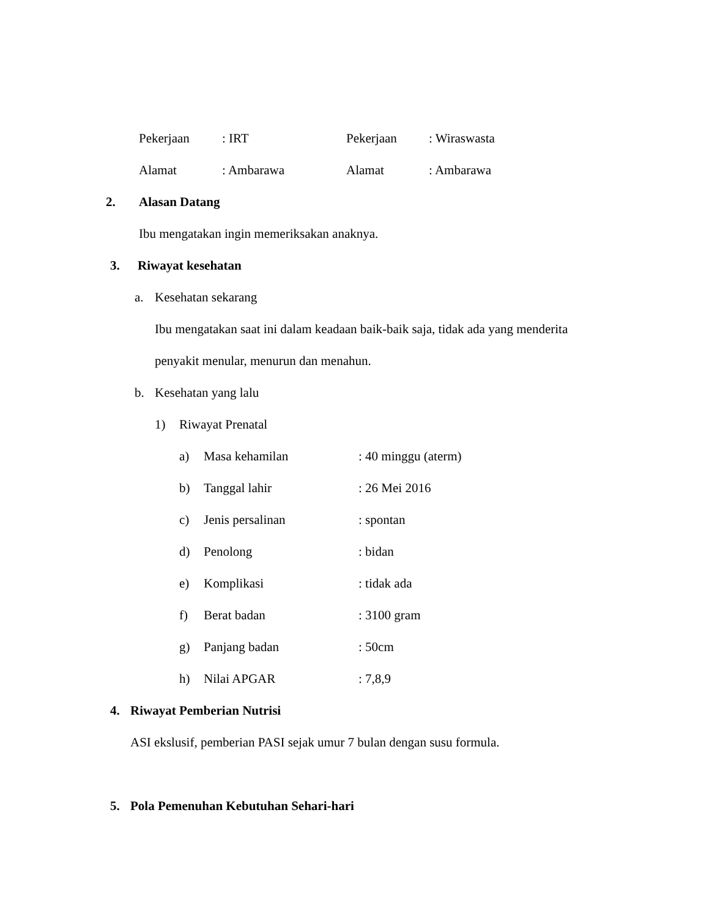Pekerjaan: IRT Pekerjaan: Wiraswasta
Alamat: Ambarawa Alamat: Ambarawa
2. Alasan Datang
Ibu mengatakan ingin memeriksakan anaknya.
3. Riwayat kesehatan
a. Kesehatan sekarang
Ibu mengatakan saat ini dalam keadaan baik-baik saja, tidak ada yang menderita
penyakit menular, menurun dan menahun.
b. Kesehatan yang lalu
1) Riwayat Prenatal
a) Masa kehamilan: 40 minggu (aterm)
b) Tanggal lahir: 26 Mei 2016
c) Jenis persalinan: spontan
d) Penolong: bidan
e) Komplikasi: tidak ada
f) Berat badan: 3100 gram
g) Panjang badan: 50cm
h) Nilai APGAR: 7,8,9
4. Riwayat Pemberian Nutrisi
ASI ekslusif, pemberian PASI sejak umur 7 bulan dengan susu formula.
5. Pola Pemenuhan Kebutuhan Sehari-hari